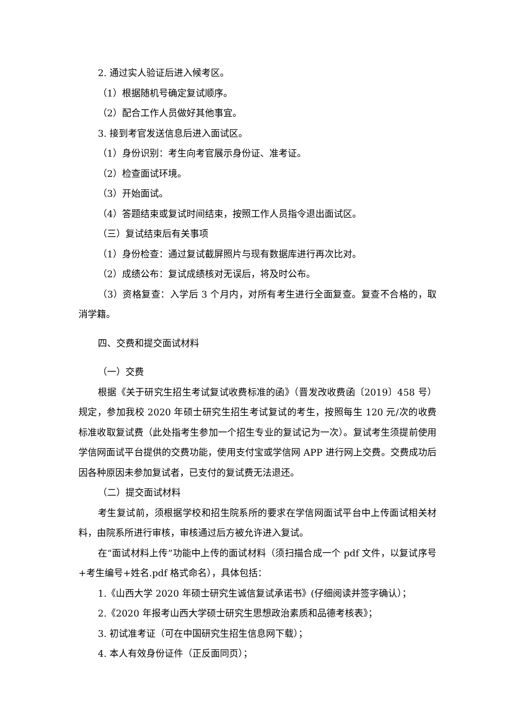2. 通过实人验证后进入候考区。
（1）根据随机号确定复试顺序。
（2）配合工作人员做好其他事宜。
3. 接到考官发送信息后进入面试区。
（1）身份识别：考生向考官展示身份证、准考证。
（2）检查面试环境。
（3）开始面试。
（4）答题结束或复试时间结束，按照工作人员指令退出面试区。
（三）复试结束后有关事项
（1）身份检查：通过复试截屏照片与现有数据库进行再次比对。
（2）成绩公布：复试成绩核对无误后，将及时公布。
（3）资格复查：入学后 3 个月内，对所有考生进行全面复查。复查不合格的，取消学籍。
四、交费和提交面试材料
（一）交费
根据《关于研究生招生考试复试收费标准的函》（晋发改收费函〔2019〕458 号）规定，参加我校 2020 年硕士研究生招生考试复试的考生，按照每生 120 元/次的收费标准收取复试费（此处指考生参加一个招生专业的复试记为一次）。复试考生须提前使用学信网面试平台提供的交费功能，使用支付宝或学信网 APP 进行网上交费。交费成功后因各种原因未参加复试者，已支付的复试费无法退还。
（二）提交面试材料
考生复试前，须根据学校和招生院系所的要求在学信网面试平台中上传面试相关材料，由院系所进行审核，审核通过后方被允许进入复试。
在“面试材料上传”功能中上传的面试材料（须扫描合成一个 pdf 文件，以复试序号+考生编号+姓名.pdf 格式命名），具体包括：
1.《山西大学 2020 年硕士研究生诚信复试承诺书》(仔细阅读并签字确认）；
2.《2020 年报考山西大学硕士研究生思想政治素质和品德考核表》；
3. 初试准考证（可在中国研究生招生信息网下载）；
4. 本人有效身份证件（正反面同页）；